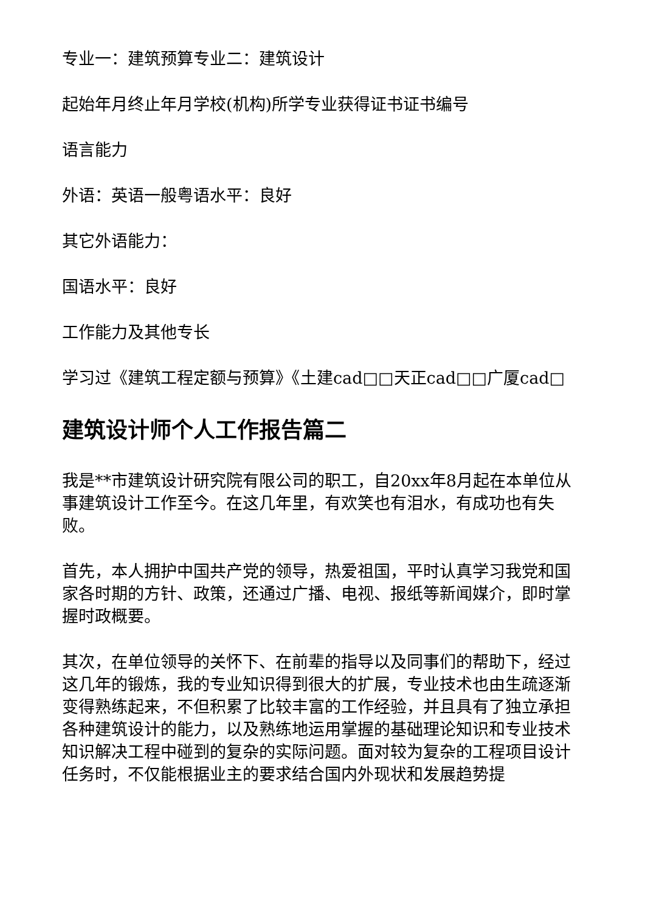专业一：建筑预算专业二：建筑设计
起始年月终止年月学校(机构)所学专业获得证书证书编号
语言能力
外语：英语一般粤语水平：良好
其它外语能力：
国语水平：良好
工作能力及其他专长
学习过《建筑工程定额与预算》《土建cad□□天正cad□□广厦cad□
建筑设计师个人工作报告篇二
我是**市建筑设计研究院有限公司的职工，自20xx年8月起在本单位从事建筑设计工作至今。在这几年里，有欢笑也有泪水，有成功也有失败。
首先，本人拥护中国共产党的领导，热爱祖国，平时认真学习我党和国家各时期的方针、政策，还通过广播、电视、报纸等新闻媒介，即时掌握时政概要。
其次，在单位领导的关怀下、在前辈的指导以及同事们的帮助下，经过这几年的锻炼，我的专业知识得到很大的扩展，专业技术也由生疏逐渐变得熟练起来，不但积累了比较丰富的工作经验，并且具有了独立承担各种建筑设计的能力，以及熟练地运用掌握的基础理论知识和专业技术知识解决工程中碰到的复杂的实际问题。面对较为复杂的工程项目设计任务时，不仅能根据业主的要求结合国内外现状和发展趋势提